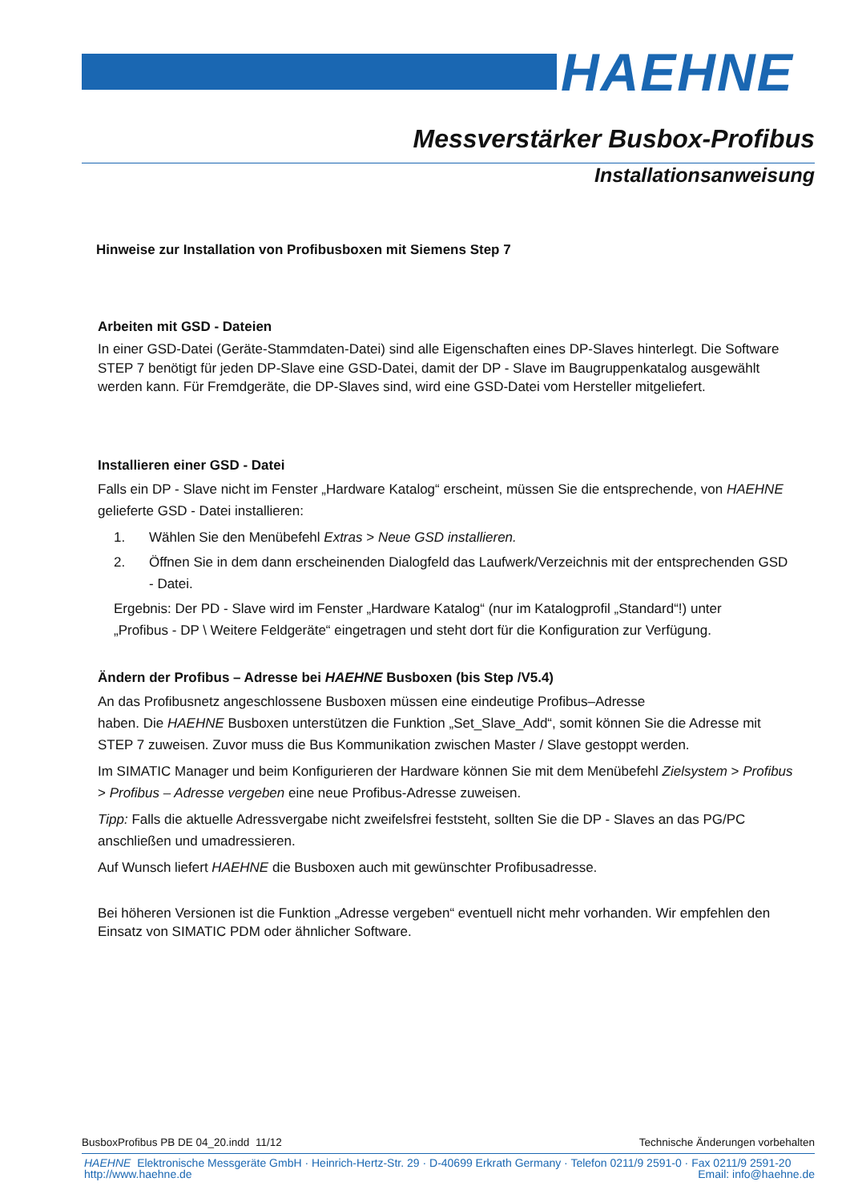HAEHNE
Messverstärker Busbox-Profibus
Installationsanweisung
Hinweise zur Installation von Profibusboxen mit Siemens Step 7
Arbeiten mit GSD - Dateien
In einer GSD-Datei (Geräte-Stammdaten-Datei) sind alle Eigenschaften eines DP-Slaves hinterlegt. Die Software STEP 7 benötigt für jeden DP-Slave eine GSD-Datei, damit der DP - Slave im Baugruppenkatalog ausgewählt werden kann. Für Fremdgeräte, die DP-Slaves sind, wird eine GSD-Datei vom Hersteller mitgeliefert.
Installieren einer GSD - Datei
Falls ein DP - Slave nicht im Fenster „Hardware Katalog“ erscheint, müssen Sie die entsprechende, von HAEHNE gelieferte GSD - Datei installieren:
1. Wählen Sie den Menübefehl Extras > Neue GSD installieren.
2. Öffnen Sie in dem dann erscheinenden Dialogfeld das Laufwerk/Verzeichnis mit der entsprechenden GSD - Datei.
Ergebnis: Der PD - Slave wird im Fenster „Hardware Katalog“ (nur im Katalogprofil „Standard“!) unter „Profibus - DP \ Weitere Feldgeräte“ eingetragen und steht dort für die Konfiguration zur Verfügung.
Ändern der Profibus – Adresse bei HAEHNE Busboxen (bis Step /V5.4)
An das Profibusnetz angeschlossene Busboxen müssen eine eindeutige Profibus–Adresse
haben. Die HAEHNE Busboxen unterstützen die Funktion „Set_Slave_Add“, somit können Sie die Adresse mit STEP 7 zuweisen. Zuvor muss die Bus Kommunikation zwischen Master / Slave gestoppt werden.
Im SIMATIC Manager und beim Konfigurieren der Hardware können Sie mit dem Menübefehl Zielsystem > Profibus > Profibus – Adresse vergeben eine neue Profibus-Adresse zuweisen.
Tipp: Falls die aktuelle Adressvergabe nicht zweifelsfrei feststeht, sollten Sie die DP - Slaves an das PG/PC anschließen und umadressieren.
Auf Wunsch liefert HAEHNE die Busboxen auch mit gewünschter Profibusadresse.
Bei höheren Versionen ist die Funktion „Adresse vergeben“ eventuell nicht mehr vorhanden. Wir empfehlen den Einsatz von SIMATIC PDM oder ähnlicher Software.
BusboxProfibus PB DE 04_20.indd 11/12 Technische Änderungen vorbehalten
HAEHNE Elektronische Messgeräte GmbH · Heinrich-Hertz-Str. 29 · D-40699 Erkrath Germany · Telefon 0211/9 2591-0 · Fax 0211/9 2591-20
http://www.haehne.de Email: info@haehne.de